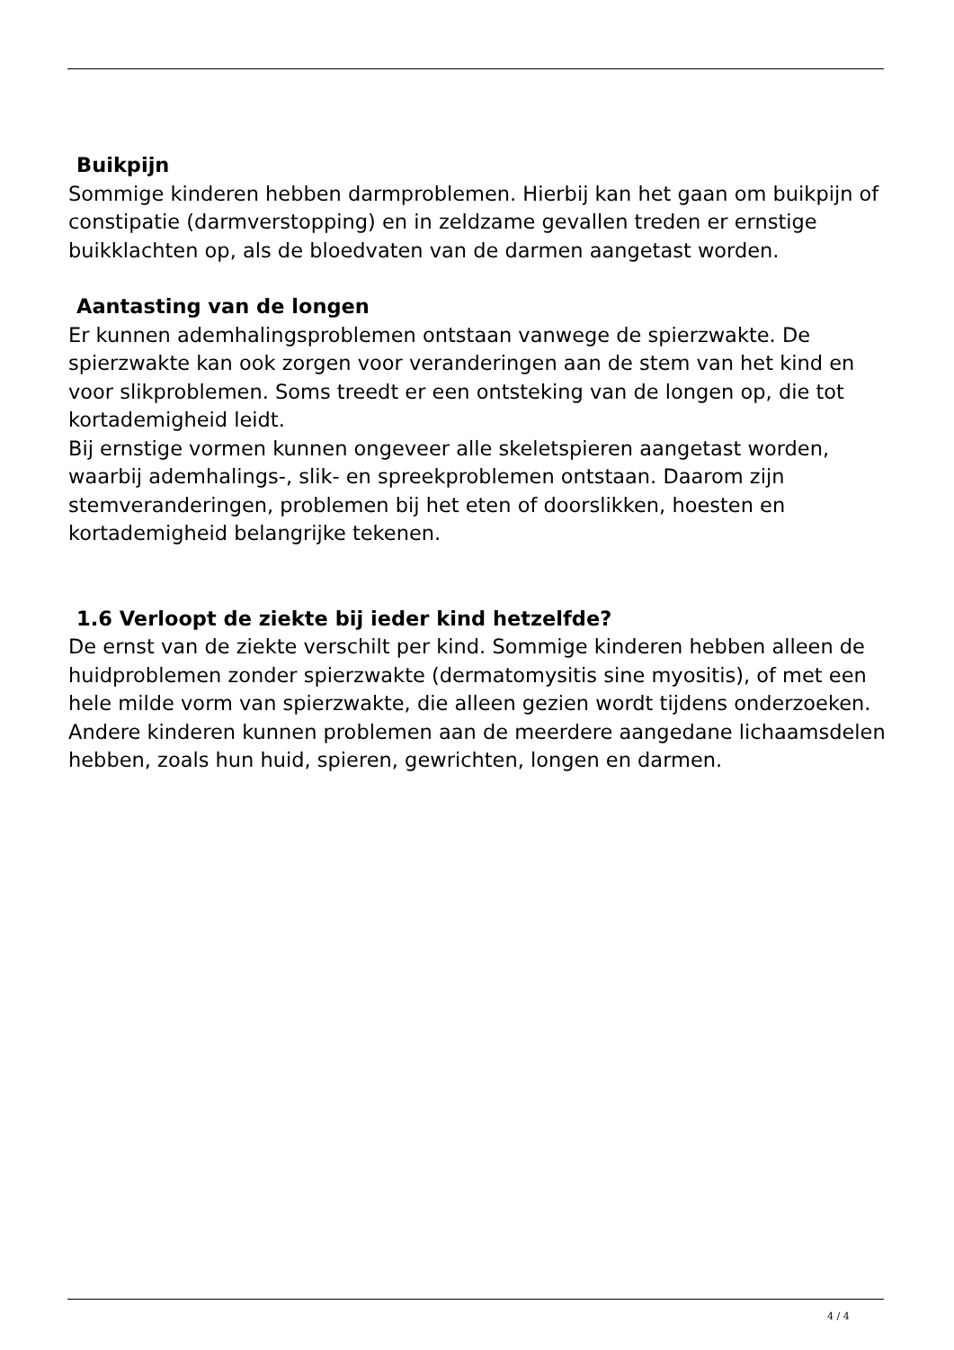Buikpijn
Sommige kinderen hebben darmproblemen. Hierbij kan het gaan om buikpijn of constipatie (darmverstopping) en in zeldzame gevallen treden er ernstige buikklachten op, als de bloedvaten van de darmen aangetast worden.
Aantasting van de longen
Er kunnen ademhalingsproblemen ontstaan vanwege de spierzwakte. De spierzwakte kan ook zorgen voor veranderingen aan de stem van het kind en voor slikproblemen. Soms treedt er een ontsteking van de longen op, die tot kortademigheid leidt.
Bij ernstige vormen kunnen ongeveer alle skeletspieren aangetast worden, waarbij ademhalings-, slik- en spreekproblemen ontstaan. Daarom zijn stemveranderingen, problemen bij het eten of doorslikken, hoesten en kortademigheid belangrijke tekenen.
1.6 Verloopt de ziekte bij ieder kind hetzelfde?
De ernst van de ziekte verschilt per kind. Sommige kinderen hebben alleen de huidproblemen zonder spierzwakte (dermatomysitis sine myositis), of met een hele milde vorm van spierzwakte, die alleen gezien wordt tijdens onderzoeken. Andere kinderen kunnen problemen aan de meerdere aangedane lichaamsdelen hebben, zoals hun huid, spieren, gewrichten, longen en darmen.
4 / 4